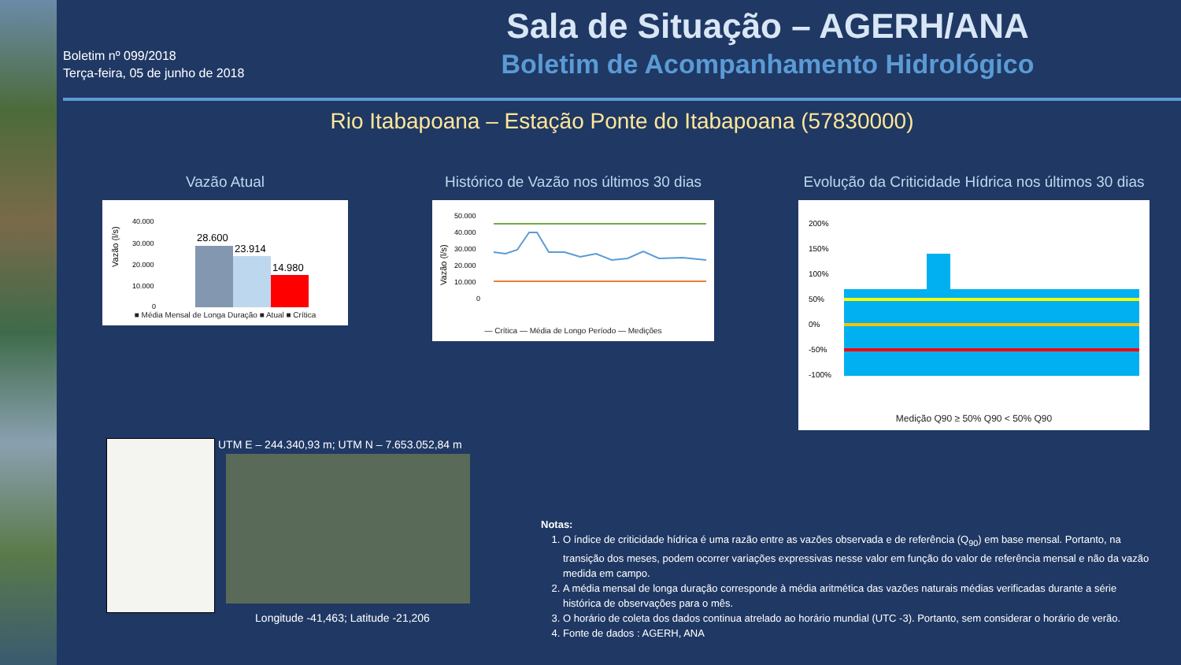Boletim nº 099/2018
Terça-feira, 05 de junho de 2018
Sala de Situação – AGERH/ANA
Boletim de Acompanhamento Hidrológico
Rio Itabapoana – Estação Ponte do Itabapoana (57830000)
Vazão Atual
Vazão (l/s)
40.000
30.000
20.000
10.000
0
28.600
23.914
14.980
■ Média Mensal de Longa Duração ■ Atual ■ Crítica
Histórico de Vazão nos últimos 30 dias
Vazão (l/s)
50.000
40.000
30.000
20.000
10.000
0
— Crítica — Média de Longo Período — Medições
Evolução da Criticidade Hídrica nos últimos 30 dias
200%
150%
100%
50%
0%
-50%
-100%
Medição Q90 ≥ 50% Q90 < 50% Q90
UTM E – 244.340,93 m; UTM N – 7.653.052,84 m
Longitude -41,463; Latitude -21,206
Notas:
1. O índice de criticidade hídrica é uma razão entre as vazões observada e de referência (Q<sub>90</sub>) em base mensal. Portanto, na transição dos meses, podem ocorrer variações expressivas nesse valor em função do valor de referência mensal e não da vazão medida em campo.
2. A média mensal de longa duração corresponde à média aritmética das vazões naturais médias verificadas durante a série histórica de observações para o mês.
3. O horário de coleta dos dados continua atrelado ao horário mundial (UTC -3). Portanto, sem considerar o horário de verão.
4. Fonte de dados : AGERH, ANA